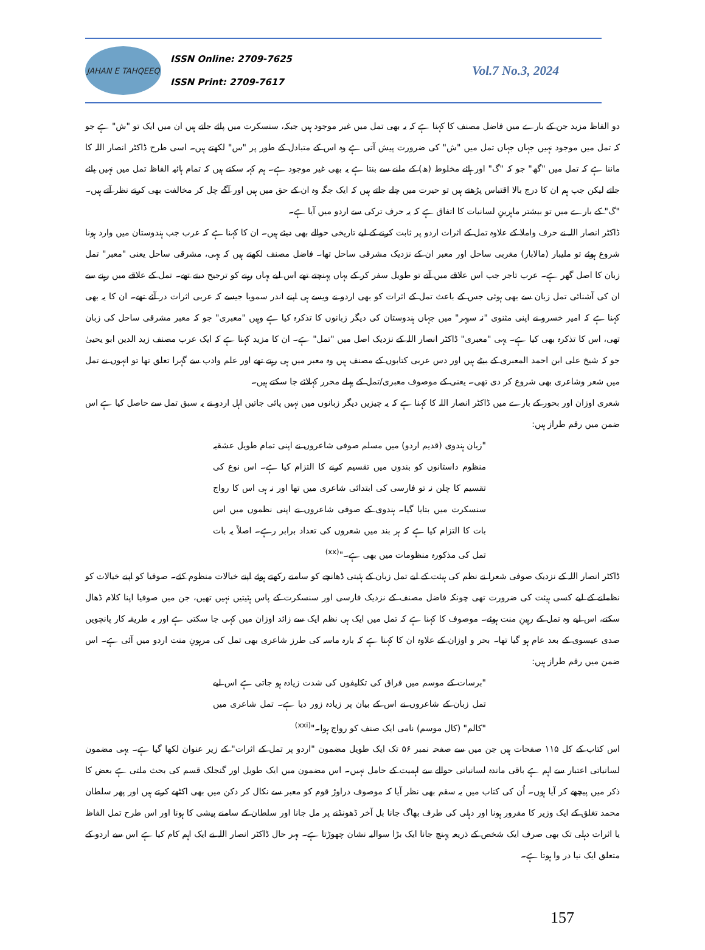JAHAN E TAHQEEQ
ISSN Online: 2709-7625
ISSN Print: 2709-7617
Vol.7 No.3, 2024
دو الفاظ مزید جن کے بارے میں فاضل مصنف کا کہنا ہے کہ یہ بھی تمل میں غیر موجود ہیں جبکہ، سنسکرت میں پائے جاتے ہیں ان میں ایک تو "ش" ہے جو کہ تمل میں موجود نہیں جہاں جہاں تمل میں "ش" کی ضرورت پیش آتی ہے وہ اس کے متبادل کے طور پر "س" لکھتے ہیں۔ اسی طرح ڈاکٹر انصار اللہ کا ماننا ہے کہ تمل میں "گھ" جو کہ "گ" اور ہائے مخلوط (ھ) کے ملنے سے بنتا ہے یہ بھی غیر موجود ہے۔ ہم کہہ سکتے ہیں کہ تمام ہائیہ الفاظ تمل میں نہیں پائے جاتے لیکن جب ہم ان کا درج بالا اقتباس پڑھتے ہیں تو حیرت میں چلے جاتے ہیں کہ ایک جگہ وہ ان کے حق میں ہیں اور آگے چل کر مخالفت بھی کرتے نظر آتے ہیں۔ "گ" کے بارے میں تو بیشتر ماہرینِ لسانیات کا اتفاق ہے کہ یہ حرف ترکی سے اردو میں آیا ہے۔
ڈاکٹر انصار اللہ نے حرف واملا کے علاوہ تمل کے اثرات اردو پر ثابت کرنے کے لیے تاریخی حوالے بھی دیئے ہیں۔ ان کا کہنا ہے کہ عرب جب ہندوستان میں وارد ہونا شروع ہوئے تو ملیبار (مالابار) مغربی ساحل اور معبر ان کے نزدیک مشرقی ساحل تھا۔ فاضل مصنف لکھتے ہیں کہ یہی، مشرقی ساحل یعنی "معبر" تمل زبان کا اصل گھر ہے۔ عرب تاجر جب اس علاقے میں آتے تو طویل سفر کر کے یہاں پہنچتے تھے اس لیے یہاں رہنے کو ترجیح دیتے تھے۔ تمل کے علاقے میں رہنے سے ان کی آشنائی تمل زبان سے بھی ہوئی جس کے باعث تمل کے اثرات کو بھی اردو نے ویسے ہی اپنے اندر سمویا جیسے کہ عربی اثرات در آئے تھے۔ ان کا یہ بھی کہنا ہے کہ امیر خسرو نے اپنی مثنوی "نہ سپہر" میں جہاں ہندوستان کی دیگر زبانوں کا تذکرہ کیا ہے وہیں "معبری" جو کہ معبر مشرقی ساحل کی زبان تھی، اس کا تذکرہ بھی کیا ہے۔ یہی "معبری" ڈاکٹر انصار اللہ کے نزدیک اصل میں "تمل" ہے۔ ان کا مزید کہنا ہے کہ ایک عرب مصنف زید الدین ابو یحییٰ جو کہ شیخ علی ابن احمد المعبری کے بیٹے ہیں اور دس عربی کتابوں کے مصنف ہیں وہ معبر میں ہی رہتے تھے اور علم وادب سے گہرا تعلق تھا تو انہوں نے تمل میں شعر وشاعری بھی شروع کر دی تھی۔ یعنی کے موصوف معبری/تمل کے پہلے محرر کہلائے جا سکتے ہیں۔
شعری اوزان اور بحور کے بارے میں ڈاکٹر انصار اللہ کا کہنا ہے کہ یہ چیزیں دیگر زبانوں میں نہیں پائی جاتیں اہل اردو نے یہ سبق تمل سے حاصل کیا ہے اس ضمن میں رقم طراز ہیں:
"زبان ہندوی (قدیم اردو) میں مسلم صوفی شاعروں نے اپنی تمام طویل عشقیہ منظوم داستانوں کو بندوں میں تقسیم کرنے کا التزام کیا ہے۔ اس نوع کی تقسیم کا چلن نہ تو فارسی کی ابتدائی شاعری میں تھا اور نہ ہی اس کا رواج سنسکرت میں بتایا گیا۔ ہندوی کے صوفی شاعروں نے اپنی نظموں میں اس بات کا التزام کیا ہے کہ ہر بند میں شعروں کی تعداد برابر رہے۔ اصلاً یہ بات تمل کی مذکورہ منظومات میں بھی ہے۔"<sup>(xx)</sup>
ڈاکٹر انصار اللہ کے نزدیک صوفی شعرا نے نظم کی ہیئت کے لیے تمل زبان کے ہئیتی ڈھانچے کو سامنے رکھتے ہوئے اپنے خیالات منظوم کئے۔ صوفیا کو اپنے خیالات کو نظمانے کے لیے کسی ہیئت کی ضرورت تھی چونکہ فاضل مصنف کے نزدیک فارسی اور سنسکرت کے پاس ہئیتیں نہیں تھیں، جن میں صوفیا اپنا کلام ڈھال سکتے، اس لیے وہ تمل کے رہینِ منت ہوئے۔ موصوف کا کہنا ہے کہ تمل میں ایک ہی نظم ایک سے زائد اوزان میں کہی جا سکتی ہے اور یہ طریقہ کار پانچویں صدی عیسوی کے بعد عام ہو گیا تھا۔ بحر و اوزان کے علاوہ ان کا کہنا ہے کہ بارہ ماسہ کی طرز شاعری بھی تمل کی مرہونِ منت اردو میں آئی ہے۔ اس ضمن میں رقم طراز ہیں:
"برسات کے موسم میں فراق کی تکلیفوں کی شدت زیادہ ہو جاتی ہے اس لیے تمل زبان کے شاعروں نے اس کے بیان پر زیادہ زور دیا ہے۔ تمل شاعری میں "کالم" (کال موسم) نامی ایک صنف کو رواج ہوا۔"<sup>(xxi)</sup>
اس کتاب کے کل ۱۱۵ صفحات ہیں جن میں سے صفحہ نمبر ۵۶ تک ایک طویل مضمون "اردو پر تمل کے اثرات" کے زیر عنوان لکھا گیا ہے۔ یہی مضمون لسانیاتی اعتبار سے اہم ہے باقی ماندہ لسانیاتی حوالے سے اہمیت کے حامل نہیں۔ اس مضمون میں ایک طویل اور گنجلک قسم کی بحث ملتی ہے بعض کا ذکر میں پیچھے کر آیا ہوں۔ اُن کی کتاب میں یہ سقم بھی نظر آیا کہ موصوف دراوڑ قوم کو معبر سے نکال کر دکن میں بھی اکٹھے کرتے ہیں اور پھر سلطان محمد تغلق کے ایک وزیر کا مفرور ہونا اور دہلی کی طرف بھاگ جانا بل آخر ڈھونڈنے پر مل جانا اور سلطان کے سامنے پیشی کا ہونا اور اس طرح تمل الفاظ یا اثرات دہلی تک بھی صرف ایک شخص کے ذریعہ پہنچ جانا ایک بڑا سوالیہ نشان چھوڑتا ہے۔ بہر حال ڈاکٹر انصار اللہ نے ایک اہم کام کیا ہے اس سے اردو کے متعلق ایک نیا در وا ہوتا ہے۔
157